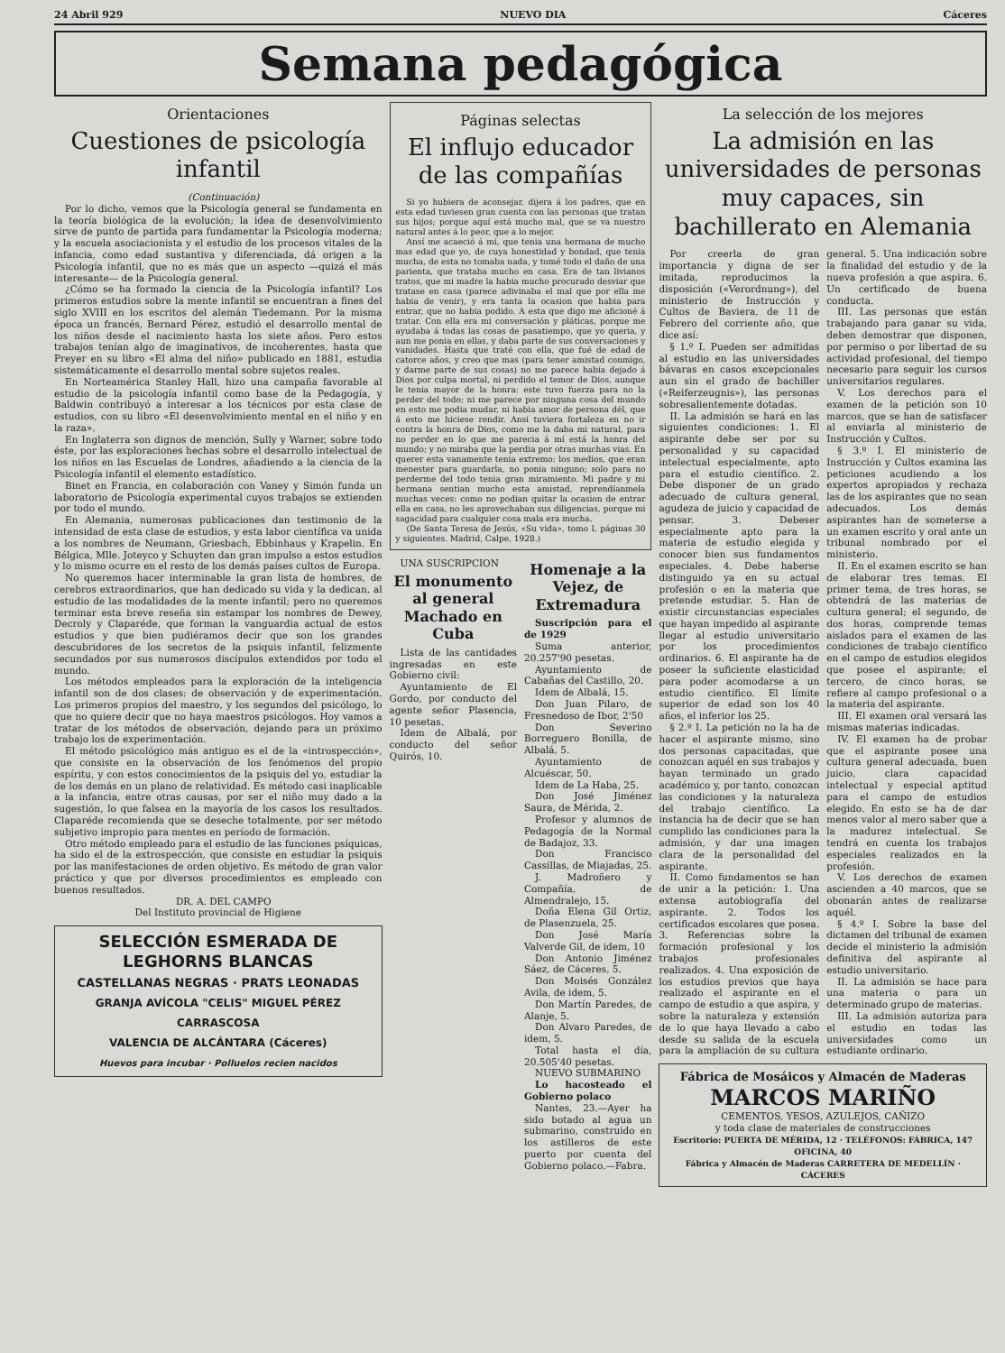24 Abril 929 NUEVO DIA Cáceres
Semana pedagógica
Orientaciones
Cuestiones de psicología infantil
(Continuación)
Por lo dicho, vemos que la Psicología general se fundamenta en la teoría biológica de la evolución; la idea de desenvolvimiento sirve de punto de partida para fundamentar la Psicología moderna; y la escuela asociacionista y el estudio de los procesos vitales de la infancia, como edad sustantiva y diferenciada, dá origen a la Psicología infantil, que no es más que un aspecto —quizá el más interesante— de la Psicología general.
¿Cómo se ha formado la ciencia de la Psicología infantil? Los primeros estudios sobre la mente infantil se encuentran a fines del siglo XVIII en los escritos del alemán Tiedemann. Por la misma época un francés, Bernard Pérez, estudió el desarrollo mental de los niños desde el nacimiento hasta los siete años. Pero estos trabajos tenían algo de imaginativos, de incoherentes, hasta que Preyer en su libro «El alma del niño» publicado en 1881, estudia sistemáticamente el desarrollo mental sobre sujetos reales.
En Norteamérica Stanley Hall, hizo una campaña favorable al estudio de la psicología infantil como base de la Pedagogía, y Baldwin contribuyó a interesar a los técnicos por esta clase de estudios, con su libro «El desenvolvimiento mental en el niño y en la raza».
En Inglaterra son dignos de mención, Sully y Warner, sobre todo éste, por las exploraciones hechas sobre el desarrollo intelectual de los niños en las Escuelas de Londres, añadiendo a la ciencia de la Psicología infantil el elemento estadístico.
Binet en Francia, en colaboración con Vaney y Simón funda un laboratorio de Psicología experimental cuyos trabajos se extienden por todo el mundo.
En Alemania, numerosas publicaciones dan testimonio de la intensidad de esta clase de estudios, y esta labor científica va unida a los nombres de Neumann, Griesbach, Ebbinhaus y Krapelin. En Bélgica, Mlle. Joteyco y Schuyten dan gran impulso a estos estudios y lo mismo ocurre en el resto de los demás países cultos de Europa.
No queremos hacer interminable la gran lista de hombres, de cerebros extraordinarios, que han dedicado su vida y la dedican, al estudio de las modalidades de la mente infantil; pero no queremos terminar esta breve reseña sin estampar los nombres de Dewey, Decroly y Claparéde, que forman la vanguardia actual de estos estudios y que bien pudiéramos decir que son los grandes descubridores de los secretos de la psiquis infantil, felizmente secundados por sus numerosos discípulos extendidos por todo el mundo.
Los métodos empleados para la exploración de la inteligencia infantil son de dos clases: de observación y de experimentación. Los primeros propios del maestro, y los segundos del psicólogo, lo que no quiere decir que no haya maestros psicólogos. Hoy vamos a tratar de los métodos de observación, dejando para un próximo trabajo los de experimentación.
El método psicológico más antiguo es el de la «introspección», que consiste en la observación de los fenómenos del propio espíritu, y con estos conocimientos de la psiquis del yo, estudiar la de los demás en un plano de relatividad. Es método casi inaplicable a la infancia, entre otras causas, por ser el niño muy dado a la sugestión, lo que falsea en la mayoría de los casos los resultados. Claparéde recomienda que se deseche totalmente, por ser método subjetivo impropio para mentes en período de formación.
Otro método empleado para el estudio de las funciones psíquicas, ha sido el de la extrospección, que consiste en estudiar la psiquis por las manifestaciones de orden objetivo. Es método de gran valor práctico y que por diversos procedimientos es empleado con buenos resultados.
DR. A. DEL CAMPO
Del Instituto provincial de Higiene
SELECCIÓN ESMERADA DE LEGHORNS BLANCAS
CASTELLANAS NEGRAS · PRATS LEONADAS
GRANJA AVÍCOLA "CELIS" MIGUEL PÉREZ CARRASCOSA
VALENCIA DE ALCÁNTARA (Cáceres)
Huevos para incubar · Polluelos recien nacidos
Páginas selectas
El influjo educador de las compañías
Si yo hubiera de aconsejar, dijera á los padres, que en esta edad tuviesen gran cuenta con las personas que tratan sus hijos; porque aquí está mucho mal, que se va nuestro natural antes á lo peor, que a lo mejor.
Ansí me acaeció á mí, que tenia una hermana de mucho mas edad que yo, de cuya honestidad y bondad, que tenia mucha, de esta no tomaba nada, y tomé todo el daño de una parienta, que trataba mucho en casa. Era de tan livianos tratos, que mi madre la habia mucho procurado desviar que tratase en casa (parece adivinaba el mal que por ella me habia de venir), y era tanta la ocasion que habia para entrar, que no habia podido. A esta que digo me aficioné á tratar. Con ella era mi conversación y pláticas, porque me ayudaba á todas las cosas de pasatiempo, que yo queria, y aun me ponia en ellas, y daba parte de sus conversaciones y vanidades. Hasta que traté con ella, que fué de edad de catorce años, y creo que mas (para tener amistad conmigo, y darme parte de sus cosas) no me parece habia dejado á Dios por culpa mortal, ni perdido el temor de Dios, aunque le tenia mayor de la honra: este tuvo fuerza para no la perder del todo; ni me parece por ninguna cosa del mundo en esto me podia mudar, ni habia amor de persona dél, que á esto me hiciese rendir. Ansí tuviera fortaleza en no ir contra la honra de Dios, como me la daba mi natural, para no perder en lo que me parecia á mí está la honra del mundo; y no miraba que la perdia por otras muchas vias. En querer esta vanamente tenia extremo: los medios, que eran menester para guardarla, no ponia ninguno; solo para no perderme del todo tenia gran miramiento. Mi padre y mi hermana sentian mucho esta amistad, reprendíanmela muchas veces: como no podian quitar la ocasion de entrar ella en casa, no les aprovechaban sus diligencias, porque mi sagacidad para cualquier cosa mala era mucha.
(De Santa Teresa de Jesús, «Su vida», tomo I, páginas 30 y siguientes. Madrid, Calpe, 1928.)
UNA SUSCRIPCION
El monumento al general Machado en Cuba
Lista de las cantidades ingresadas en este Gobierno civil:
Ayuntamiento de El Gordo, por conducto del agente señor Plasencia, 10 pesetas.
Idem de Albalá, por conducto del señor Quirós, 10.
Homenaje a la Vejez, de Extremadura
Suscripción para el de 1929
Suma anterior, 20.257'90 pesetas.
Ayuntamiento de Cabañas del Castillo, 20.
Idem de Albalá, 15.
Don Juan Pilaro, de Fresnedoso de Ibor, 2'50
Don Severino Borreguero Bonilla, de Albalá, 5.
Ayuntamiento de Alcuéscar, 50.
Idem de La Haba, 25.
Don José Jiménez Saura, de Mérida, 2.
Profesor y alumnos de Pedagogía de la Normal de Badajoz, 33.
Don Francisco Cassillas, de Miajadas, 25.
J. Madroñero y Compañía, de Almendralejo, 15.
Doña Elena Gil Ortiz, de Plasenzuela, 25.
Don José María Valverde Gil, de idem, 10
Don Antonio Jiménez Sáez, de Cáceres, 5.
Don Moisés González Avila, de idem, 5.
Don Martín Paredes, de Alanje, 5.
Don Alvaro Paredes, de idem, 5.
Total hasta el día, 20.505'40 pesetas.
NUEVO SUBMARINO
Lo hacosteado el Gobierno polaco
Nantes, 23.—Ayer ha sido botado al agua un submarino, construido en los astilleros de este puerto por cuenta del Gobierno polaco.—Fabra.
La selección de los mejores
La admisión en las universidades de personas muy capaces, sin bachillerato en Alemania
Por creerla de gran importancia y digna de ser imitada, reproducimos la disposición («Verordnung»), del ministerio de Instrucción y Cultos de Baviera, de 11 de Febrero del corriente año, que dice así:
§ 1.º I. Pueden ser admitidas al estudio en las universidades bávaras en casos excepcionales aun sin el grado de bachiller («Reiferzeugnis»), las personas sobresalientemente dotadas.
II. La admisión se hará en las siguientes condiciones: 1. El aspirante debe ser por su personalidad y su capacidad intelectual especialmente, apto para el estudio científico. 2. Debe disponer de un grado adecuado de cultura general, agudeza de juicio y capacidad de pensar. 3. Debeser especialmente apto para la materia de estudio elegida y conocer bien sus fundamentos especiales. 4. Debe haberse distinguido ya en su actual profesión o en la materia que pretende estudiar. 5. Han de existir circunstancias especiales que hayan impedido al aspirante llegar al estudio universitario por los procedimientos ordinarios. 6. El aspirante ha de poseer la suficiente elasticidad para poder acomodarse a un estudio científico. El límite superior de edad son los 40 años, el inferior los 25.
§ 2.º I. La petición no la ha de hacer el aspirante mismo, sino dos personas capacitadas, que conozcan aquél en sus trabajos y hayan terminado un grado académico y, por tanto, conozcan las condiciones y la naturaleza del trabajo científico. La instancia ha de decir que se han cumplido las condiciones para la admisión, y dar una imagen clara de la personalidad del aspirante.
II. Como fundamentos se han de unir a la petición: 1. Una extensa autobiografía del aspirante. 2. Todos los certificados escolares que posea. 3. Referencias sobre la formación profesional y los trabajos profesionales realizados. 4. Una exposición de los estudios previos que haya realizado el aspirante en el campo de estudio a que aspira, y sobre la naturaleza y extensión de lo que haya llevado a cabo desde su salida de la escuela para la ampliación de su cultura general. 5. Una indicación sobre la finalidad del estudio y de la nueva profesión a que aspira. 6. Un certificado de buena conducta.
III. Las personas que están trabajando para ganar su vida, deben demostrar que disponen, por permiso o por libertad de su actividad profesional, del tiempo necesario para seguir los cursos universitarios regulares.
V. Los derechos para el examen de la petición son 10 marcos, que se han de satisfacer al enviarla al ministerio de Instrucción y Cultos.
§ 3.º I. El ministerio de Instrucción y Cultos examina las peticiones acudiendo a los expertos apropiados y rechaza las de los aspirantes que no sean adecuados. Los demás aspirantes han de someterse a un examen escrito y oral ante un tribunal nombrado por el ministerio.
II. En el examen escrito se han de elaborar tres temas. El primer tema, de tres horas, se obtendrá de las materias de cultura general; el segundo, de dos horas, comprende temas aislados para el examen de las condiciones de trabajo científico en el campo de estudios elegidos que posee el aspirante; el tercero, de cinco horas, se refiere al campo profesional o a la materia del aspirante.
III. El examen oral versará las mismas materias indicadas.
IV. El examen ha de probar que el aspirante posee una cultura general adecuada, buen juicio, clara capacidad intelectual y especial aptitud para el campo de estudios elegido. En esto se ha de dar menos valor al mero saber que a la madurez intelectual. Se tendrá en cuenta los trabajos especiales realizados en la profesión.
V. Los derechos de examen ascienden a 40 marcos, que se obonarán antes de realizarse aquél.
§ 4.º I. Sobre la base del dictamen del tribunal de examen decide el ministerio la admisión definitiva del aspirante al estudio universitario.
II. La admisión se hace para una materia o para un determinado grupo de materias.
III. La admisión autoriza para el estudio en todas las universidades como un estudiante ordinario.
Fábrica de Mosáicos y Almacén de Maderas
MARCOS MARIÑO
CEMENTOS, YESOS, AZULEJOS, CAÑIZO
y toda clase de materiales de construcciones
Escritorio: PUERTA DE MÉRIDA, 12 · TELÉFONOS: FÁBRICA, 147 OFICINA, 40
Fábrica y Almacén de Maderas CARRETERA DE MEDELLÍN · CÁCERES